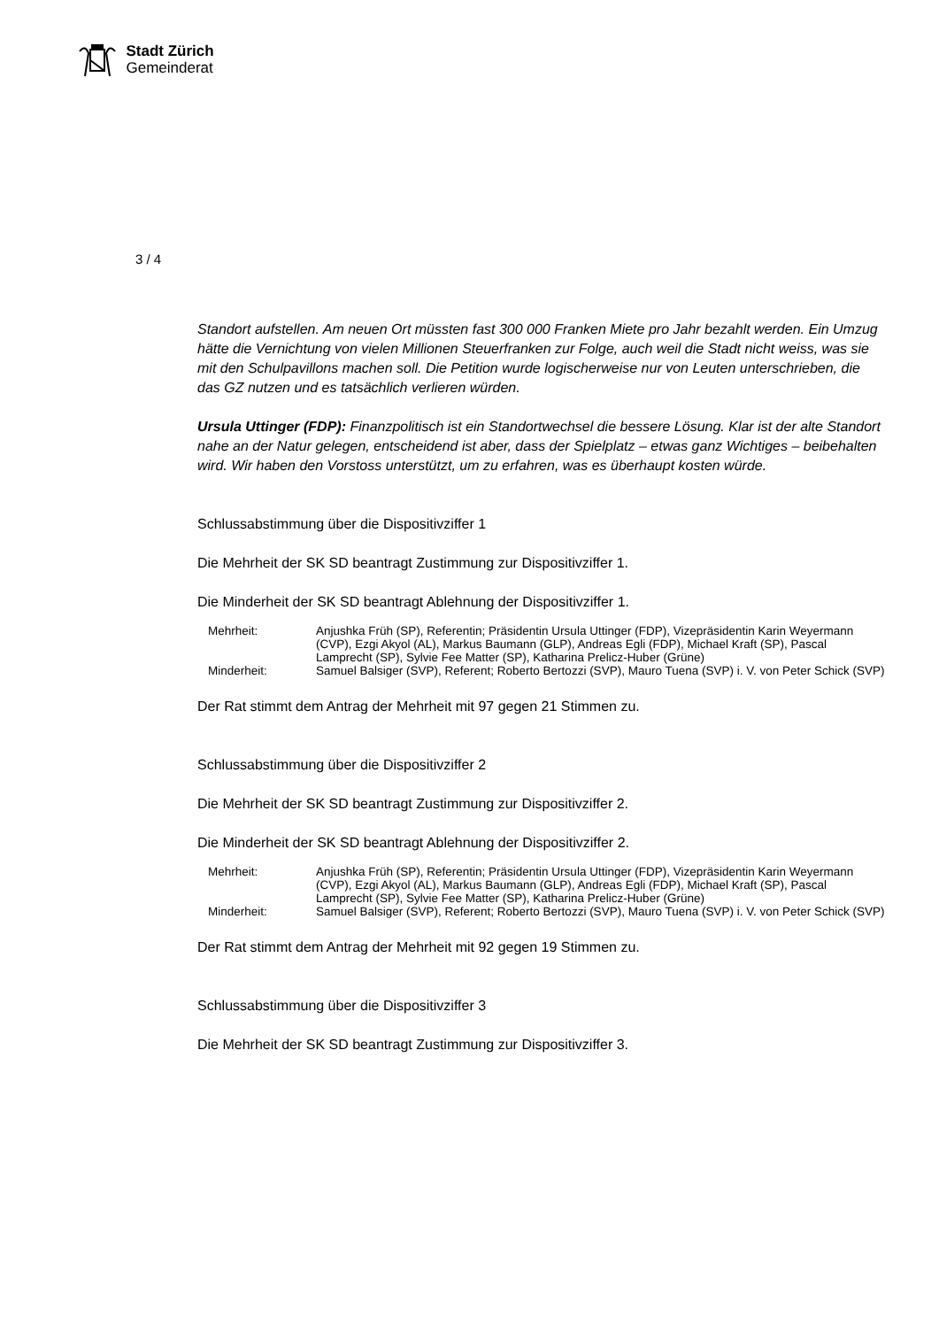Stadt Zürich
Gemeinderat
3 / 4
Standort aufstellen. Am neuen Ort müssten fast 300 000 Franken Miete pro Jahr bezahlt werden. Ein Umzug hätte die Vernichtung von vielen Millionen Steuerfranken zur Folge, auch weil die Stadt nicht weiss, was sie mit den Schulpavillons machen soll. Die Petition wurde logischerweise nur von Leuten unterschrieben, die das GZ nutzen und es tatsächlich verlieren würden.
Ursula Uttinger (FDP): Finanzpolitisch ist ein Standortwechsel die bessere Lösung. Klar ist der alte Standort nahe an der Natur gelegen, entscheidend ist aber, dass der Spielplatz – etwas ganz Wichtiges – beibehalten wird. Wir haben den Vorstoss unterstützt, um zu erfahren, was es überhaupt kosten würde.
Schlussabstimmung über die Dispositivziffer 1
Die Mehrheit der SK SD beantragt Zustimmung zur Dispositivziffer 1.
Die Minderheit der SK SD beantragt Ablehnung der Dispositivziffer 1.
| Mehrheit: | Anjushka Früh (SP), Referentin; Präsidentin Ursula Uttinger (FDP), Vizepräsidentin Karin Weyermann (CVP), Ezgi Akyol (AL), Markus Baumann (GLP), Andreas Egli (FDP), Michael Kraft (SP), Pascal Lamprecht (SP), Sylvie Fee Matter (SP), Katharina Prelicz-Huber (Grüne) |
| Minderheit: | Samuel Balsiger (SVP), Referent; Roberto Bertozzi (SVP), Mauro Tuena (SVP) i. V. von Peter Schick (SVP) |
Der Rat stimmt dem Antrag der Mehrheit mit 97 gegen 21 Stimmen zu.
Schlussabstimmung über die Dispositivziffer 2
Die Mehrheit der SK SD beantragt Zustimmung zur Dispositivziffer 2.
Die Minderheit der SK SD beantragt Ablehnung der Dispositivziffer 2.
| Mehrheit: | Anjushka Früh (SP), Referentin; Präsidentin Ursula Uttinger (FDP), Vizepräsidentin Karin Weyermann (CVP), Ezgi Akyol (AL), Markus Baumann (GLP), Andreas Egli (FDP), Michael Kraft (SP), Pascal Lamprecht (SP), Sylvie Fee Matter (SP), Katharina Prelicz-Huber (Grüne) |
| Minderheit: | Samuel Balsiger (SVP), Referent; Roberto Bertozzi (SVP), Mauro Tuena (SVP) i. V. von Peter Schick (SVP) |
Der Rat stimmt dem Antrag der Mehrheit mit 92 gegen 19 Stimmen zu.
Schlussabstimmung über die Dispositivziffer 3
Die Mehrheit der SK SD beantragt Zustimmung zur Dispositivziffer 3.